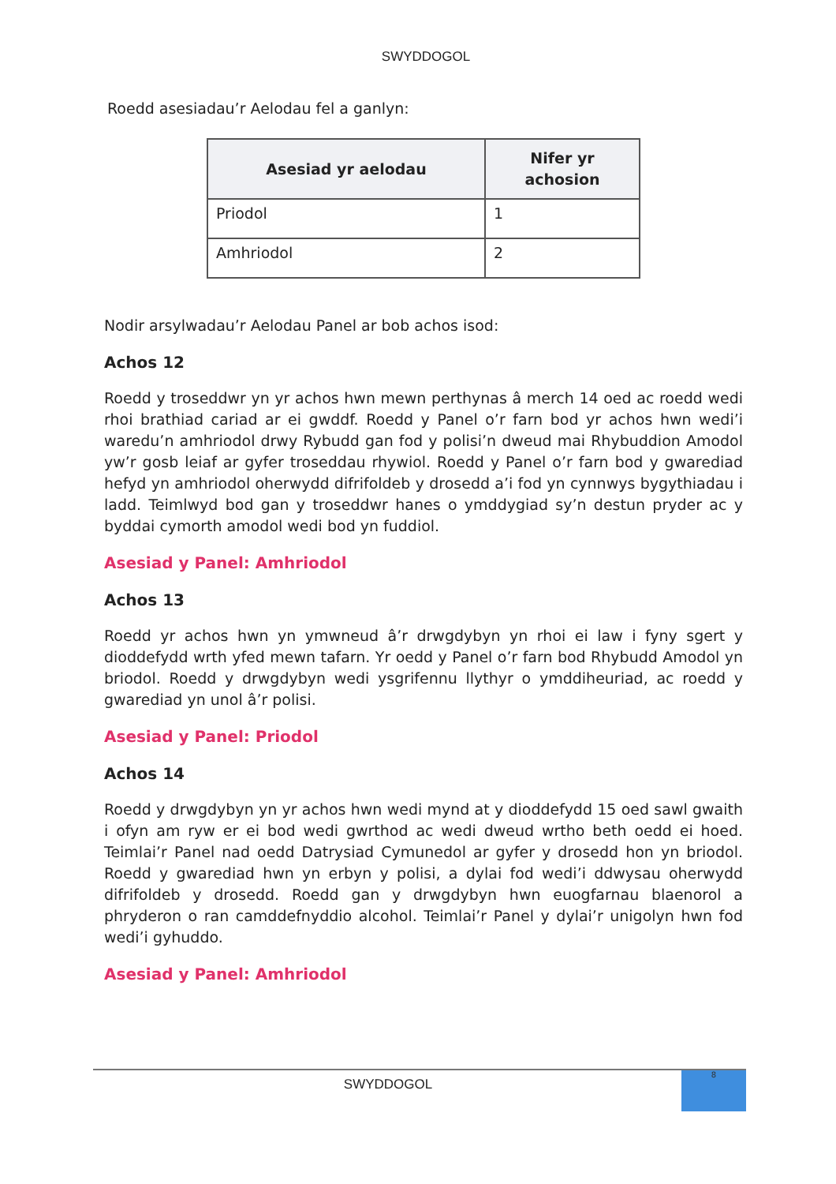SWYDDOGOL
Roedd asesiadau’r Aelodau fel a ganlyn:
| Asesiad yr aelodau | Nifer yr achosion |
| --- | --- |
| Priodol | 1 |
| Amhriodol | 2 |
Nodir arsylwadau’r Aelodau Panel ar bob achos isod:
Achos 12
Roedd y troseddwr yn yr achos hwn mewn perthynas â merch 14 oed ac roedd wedi rhoi brathiad cariad ar ei gwddf. Roedd y Panel o’r farn bod yr achos hwn wedi’i waredu’n amhriodol drwy Rybudd gan fod y polisi’n dweud mai Rhybuddion Amodol yw’r gosb leiaf ar gyfer troseddau rhywiol. Roedd y Panel o’r farn bod y gwarediad hefyd yn amhriodol oherwydd difrifoldeb y drosedd a’i fod yn cynnwys bygythiadau i ladd. Teimlwyd bod gan y troseddwr hanes o ymddygiad sy’n destun pryder ac y byddai cymorth amodol wedi bod yn fuddiol.
Asesiad y Panel: Amhriodol
Achos 13
Roedd yr achos hwn yn ymwneud â’r drwgdybyn yn rhoi ei law i fyny sgert y dioddefydd wrth yfed mewn tafarn. Yr oedd y Panel o’r farn bod Rhybudd Amodol yn briodol. Roedd y drwgdybyn wedi ysgrifennu llythyr o ymddiheuriad, ac roedd y gwarediad yn unol â’r polisi.
Asesiad y Panel: Priodol
Achos 14
Roedd y drwgdybyn yn yr achos hwn wedi mynd at y dioddefydd 15 oed sawl gwaith i ofyn am ryw er ei bod wedi gwrthod ac wedi dweud wrtho beth oedd ei hoed. Teimlai’r Panel nad oedd Datrysiad Cymunedol ar gyfer y drosedd hon yn briodol. Roedd y gwarediad hwn yn erbyn y polisi, a dylai fod wedi’i ddwysau oherwydd difrifoldeb y drosedd. Roedd gan y drwgdybyn hwn euogfarnau blaenorol a phryderon o ran camddefnyddio alcohol. Teimlai’r Panel y dylai’r unigolyn hwn fod wedi’i gyhuddo.
Asesiad y Panel: Amhriodol
SWYDDOGOL
8